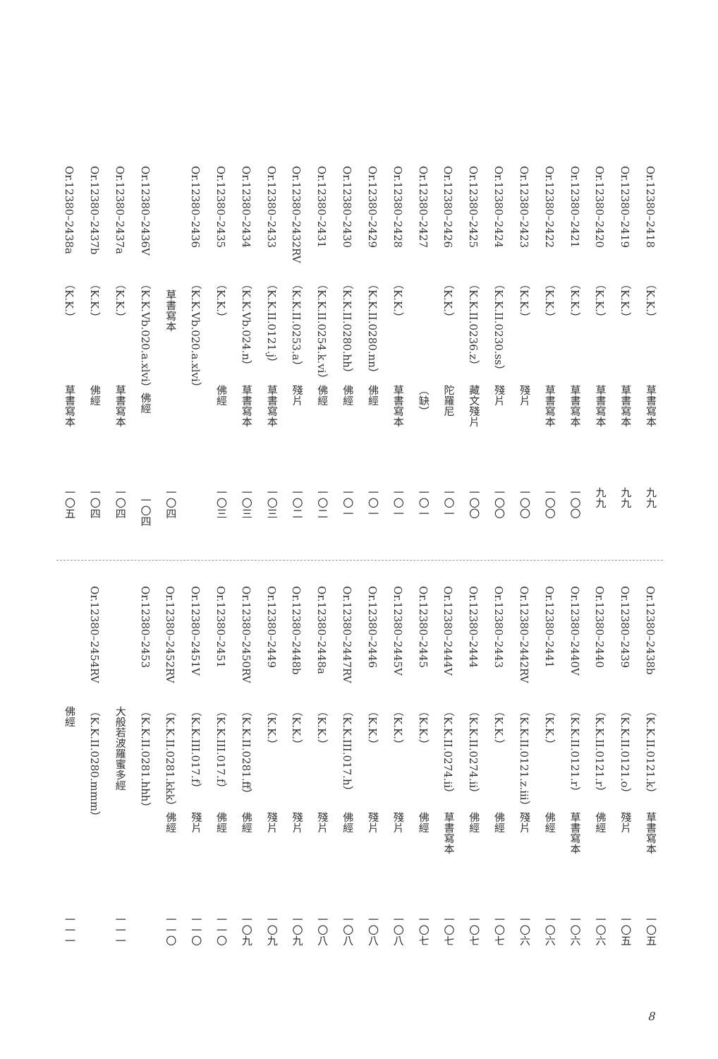Or.12380–2418
（K.K.）
草書寫本
九九
Or.12380–2419
（K.K.）
草書寫本
九九
Or.12380–2420
（K.K.）
草書寫本
九九
Or.12380–2421
（K.K.）
草書寫本
一〇〇
Or.12380–2422
（K.K.）
草書寫本
一〇〇
Or.12380–2423
（K.K.）
殘片
一〇〇
Or.12380–2424
（K.K.II.0230.ss）
殘片
一〇〇
Or.12380–2425
（K.K.II.0236.z）
藏文殘片
一〇〇
Or.12380–2426
（K.K.）
陀羅尼
一〇一
Or.12380–2427
（缺）
一〇一
Or.12380–2428
（K.K.）
草書寫本
一〇一
Or.12380–2429
（K.K.II.0280.nn）
佛經
一〇一
Or.12380–2430
（K.K.II.0280.hh）
佛經
一〇一
Or.12380–2431
（K.K.II.0254.k.vi）
佛經
一〇二
Or.12380–2432RV
（K.K.II.0253.a）
殘片
一〇二
Or.12380–2433
（K.K.II.0121.j）
草書寫本
一〇三
Or.12380–2434
（K.K.Vb.024.n）
草書寫本
一〇三
Or.12380–2435
（K.K.）
佛經
一〇三
Or.12380–2436
（K.K.Vb.020.a.xlvi）
草書寫本
一〇四
Or.12380–2436V
（K.K.Vb.020.a.xlvi）
佛經
一〇四
Or.12380–2437a
（K.K.）
草書寫本
一〇四
Or.12380–2437b
（K.K.）
佛經
一〇四
Or.12380–2438a
（K.K.）
草書寫本
一〇五
Or.12380–2438b
（K.K.II.0121.k）
草書寫本
一〇五
Or.12380–2439
（K.K.II.0121.o）
殘片
一〇五
Or.12380–2440
（K.K.II.0121.r）
佛經
一〇六
Or.12380–2440V
（K.K.II.0121.r）
草書寫本
一〇六
Or.12380–2441
（K.K.）
佛經
一〇六
Or.12380–2442RV
（K.K.II.0121.z.iii）
殘片
一〇六
Or.12380–2443
（K.K.）
佛經
一〇七
Or.12380–2444
（K.K.II.0274.ii）
佛經
一〇七
Or.12380–2444V
（K.K.II.0274.ii）
草書寫本
一〇七
Or.12380–2445
（K.K.）
佛經
一〇七
Or.12380–2445V
（K.K.）
殘片
一〇八
Or.12380–2446
（K.K.）
殘片
一〇八
Or.12380–2447RV
（K.K.III.017.h）
佛經
一〇八
Or.12380–2448a
（K.K.）
殘片
一〇八
Or.12380–2448b
（K.K.）
殘片
一〇九
Or.12380–2449
（K.K.）
殘片
一〇九
Or.12380–2450RV
（K.K.II.0281.ff）
佛經
一〇九
Or.12380–2451
（K.K.III.017.f）
佛經
一一〇
Or.12380–2451V
（K.K.III.017.f）
殘片
一一〇
Or.12380–2452RV
（K.K.II.0281.kkk）
佛經
一一〇
Or.12380–2453
（K.K.II.0281.hhh）
大般若波羅蜜多經
一一一
Or.12380–2454RV
（K.K.II.0280.mmm）
佛經
一一一
8